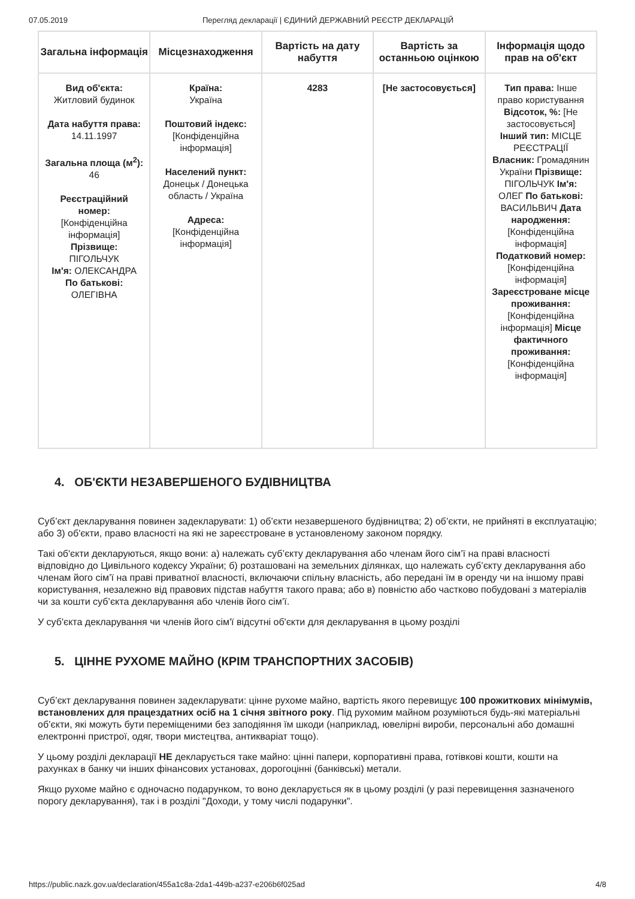07.05.2019 Перегляд декларації | ЄДИНИЙ ДЕРЖАВНИЙ РЕЄСТР ДЕКЛАРАЦІЙ
| Загальна інформація | Місцезнаходження | Вартість на дату набуття | Вартість за останньою оцінкою | Інформація щодо прав на об'єкт |
| --- | --- | --- | --- | --- |
| Вид об'єкта: Житловий будинок Дата набуття права: 14.11.1997 Загальна площа (м<sup>2</sup>): 46 Реєстраційний номер: [Конфіденційна інформація] Прізвище: ПІГОЛЬЧУК Ім'я: ОЛЕКСАНДРА По батькові: ОЛЕГІВНА | Країна: Україна Поштовий індекс: [Конфіденційна інформація] Населений пункт: Донецьк / Донецька область / Україна Адреса: [Конфіденційна інформація] | 4283 | [Не застосовується] | Тип права: Інше право користування Відсоток, %: [Не застосовується] Інший тип: МІСЦЕ РЕЄСТРАЦІЇ Власник: Громадянин України Прізвище: ПІГОЛЬЧУК Ім'я: ОЛЕГ По батькові: ВАСИЛЬВИЧ Дата народження: [Конфіденційна інформація] Податковий номер: [Конфіденційна інформація] Зареєстроване місце проживання: [Конфіденційна інформація] Місце фактичного проживання: [Конфіденційна інформація] |
4. ОБ'ЄКТИ НЕЗАВЕРШЕНОГО БУДІВНИЦТВА
Суб’єкт декларування повинен задекларувати: 1) об’єкти незавершеного будівництва; 2) об’єкти, не прийняті в експлуатацію; або 3) об'єкти, право власності на які не зареєстроване в установленому законом порядку.
Такі об'єкти декларуються, якщо вони: а) належать суб’єкту декларування або членам його сім’ї на праві власності відповідно до Цивільного кодексу України; б) розташовані на земельних ділянках, що належать суб’єкту декларування або членам його сім’ї на праві приватної власності, включаючи спільну власність, або передані їм в оренду чи на іншому праві користування, незалежно від правових підстав набуття такого права; або в) повністю або частково побудовані з матеріалів чи за кошти суб’єкта декларування або членів його сім’ї.
У суб'єкта декларування чи членів його сім'ї відсутні об'єкти для декларування в цьому розділі
5. ЦІННЕ РУХОМЕ МАЙНО (КРІМ ТРАНСПОРТНИХ ЗАСОБІВ)
Суб’єкт декларування повинен задекларувати: цінне рухоме майно, вартість якого перевищує 100 прожиткових мінімумів, встановлених для працездатних осіб на 1 січня звітного року. Під рухомим майном розуміються будь-які матеріальні об’єкти, які можуть бути переміщеними без заподіяння їм шкоди (наприклад, ювелірні вироби, персональні або домашні електронні пристрої, одяг, твори мистецтва, антикваріат тощо).
У цьому розділі декларації НЕ декларується таке майно: цінні папери, корпоративні права, готівкові кошти, кошти на рахунках в банку чи інших фінансових установах, дорогоцінні (банківські) метали.
Якщо рухоме майно є одночасно подарунком, то воно декларується як в цьому розділі (у разі перевищення зазначеного порогу декларування), так і в розділі "Доходи, у тому числі подарунки".
https://public.nazk.gov.ua/declaration/455a1c8a-2da1-449b-a237-e206b6f025ad 4/8